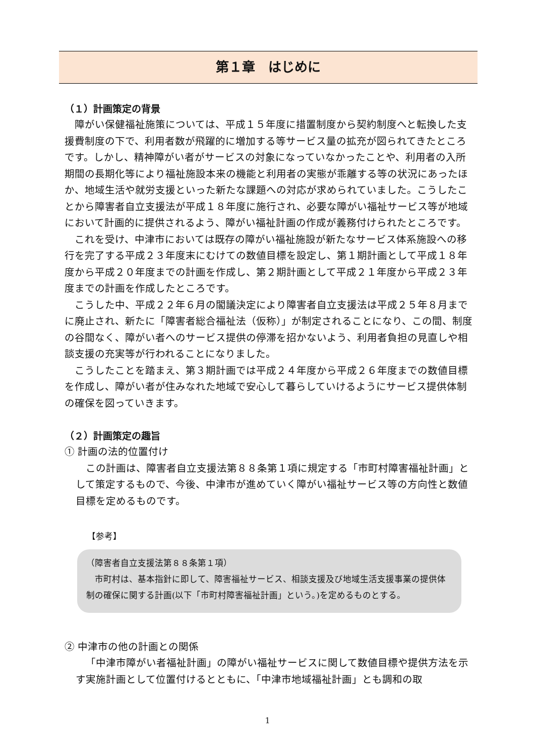第１章　はじめに
（１）計画策定の背景
障がい保健福祉施策については、平成１５年度に措置制度から契約制度へと転換した支援費制度の下で、利用者数が飛躍的に増加する等サービス量の拡充が図られてきたところです。しかし、精神障がい者がサービスの対象になっていなかったことや、利用者の入所期間の長期化等により福祉施設本来の機能と利用者の実態が乖離する等の状況にあったほか、地域生活や就労支援といった新たな課題への対応が求められていました。こうしたことから障害者自立支援法が平成１８年度に施行され、必要な障がい福祉サービス等が地域において計画的に提供されるよう、障がい福祉計画の作成が義務付けられたところです。
これを受け、中津市においては既存の障がい福祉施設が新たなサービス体系施設への移行を完了する平成２３年度末にむけての数値目標を設定し、第１期計画として平成１８年度から平成２０年度までの計画を作成し、第２期計画として平成２１年度から平成２３年度までの計画を作成したところです。
こうした中、平成２２年６月の閣議決定により障害者自立支援法は平成２５年８月までに廃止され、新たに「障害者総合福祉法（仮称）」が制定されることになり、この間、制度の谷間なく、障がい者へのサービス提供の停滞を招かないよう、利用者負担の見直しや相談支援の充実等が行われることになりました。
こうしたことを踏まえ、第３期計画では平成２４年度から平成２６年度までの数値目標を作成し、障がい者が住みなれた地域で安心して暮らしていけるようにサービス提供体制の確保を図っていきます。
（２）計画策定の趣旨
① 計画の法的位置付け
この計画は、障害者自立支援法第８８条第１項に規定する「市町村障害福祉計画」として策定するもので、今後、中津市が進めていく障がい福祉サービス等の方向性と数値目標を定めるものです。
【参考】
（障害者自立支援法第８８条第１項）
　市町村は、基本指針に即して、障害福祉サービス、相談支援及び地域生活支援事業の提供体制の確保に関する計画(以下「市町村障害福祉計画」という。)を定めるものとする。
② 中津市の他の計画との関係
「中津市障がい者福祉計画」の障がい福祉サービスに関して数値目標や提供方法を示す実施計画として位置付けるとともに、「中津市地域福祉計画」とも調和の取
1